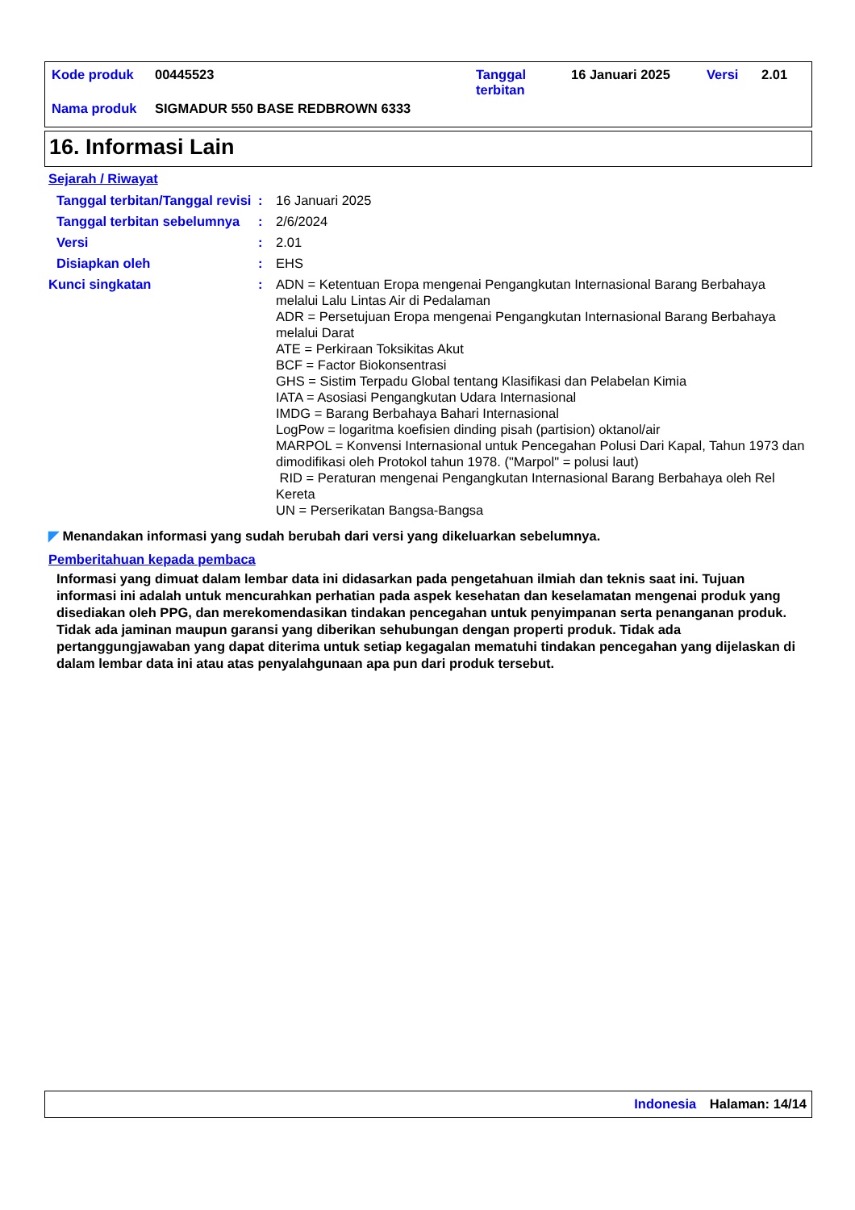| Kode produk | 00445523 | Tanggal terbitan | 16 Januari 2025 | Versi | 2.01 |
| Nama produk | SIGMADUR 550 BASE REDBROWN 6333 | | | | |
16. Informasi Lain
Sejarah / Riwayat
| Tanggal terbitan/Tanggal revisi | : | 16 Januari 2025 |
| Tanggal terbitan sebelumnya | : | 2/6/2024 |
| Versi | : | 2.01 |
| Disiapkan oleh | : | EHS |
| Kunci singkatan | : | ADN = Ketentuan Eropa mengenai Pengangkutan Internasional Barang Berbahaya melalui Lalu Lintas Air di Pedalaman ADR = Persetujuan Eropa mengenai Pengangkutan Internasional Barang Berbahaya melalui Darat ATE = Perkiraan Toksikitas Akut BCF = Factor Biokonsentrasi GHS = Sistim Terpadu Global tentang Klasifikasi dan Pelabelan Kimia IATA = Asosiasi Pengangkutan Udara Internasional IMDG = Barang Berbahaya Bahari Internasional LogPow = logaritma koefisien dinding pisah (partision) oktanol/air MARPOL = Konvensi Internasional untuk Pencegahan Polusi Dari Kapal, Tahun 1973 dan dimodifikasi oleh Protokol tahun 1978. ("Marpol" = polusi laut) RID = Peraturan mengenai Pengangkutan Internasional Barang Berbahaya oleh Rel Kereta UN = Perserikatan Bangsa-Bangsa |
◤ Menandakan informasi yang sudah berubah dari versi yang dikeluarkan sebelumnya.
Pemberitahuan kepada pembaca
Informasi yang dimuat dalam lembar data ini didasarkan pada pengetahuan ilmiah dan teknis saat ini. Tujuan informasi ini adalah untuk mencurahkan perhatian pada aspek kesehatan dan keselamatan mengenai produk yang disediakan oleh PPG, dan merekomendasikan tindakan pencegahan untuk penyimpanan serta penanganan produk. Tidak ada jaminan maupun garansi yang diberikan sehubungan dengan properti produk. Tidak ada pertanggungjawaban yang dapat diterima untuk setiap kegagalan mematuhi tindakan pencegahan yang dijelaskan di dalam lembar data ini atau atas penyalahgunaan apa pun dari produk tersebut.
Indonesia Halaman: 14/14